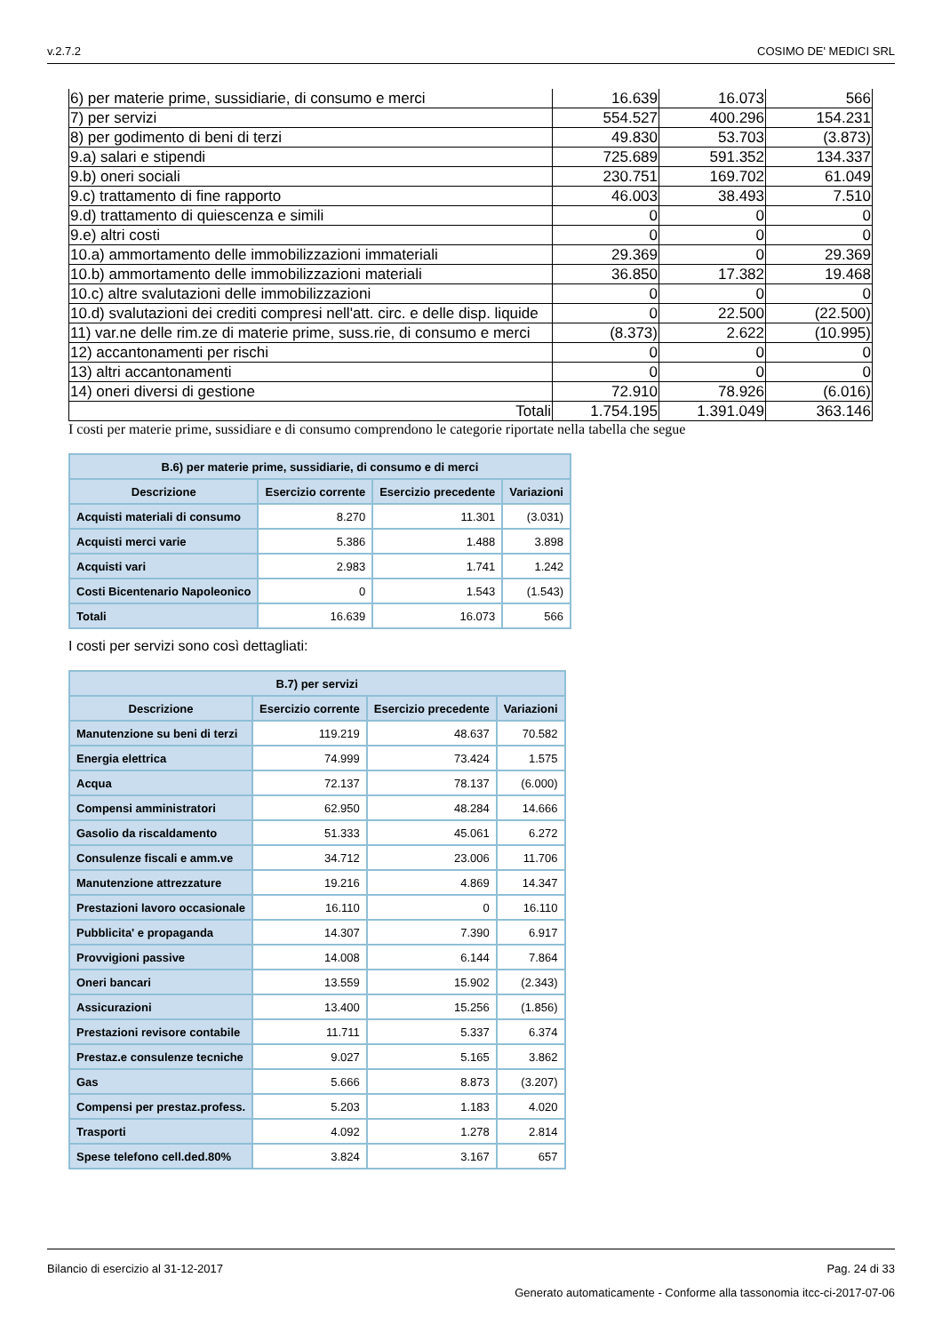v.2.7.2 COSIMO DE' MEDICI SRL
| 6) per materie prime, sussidiarie, di consumo e merci | 16.639 | 16.073 | 566 |
| 7) per servizi | 554.527 | 400.296 | 154.231 |
| 8) per godimento di beni di terzi | 49.830 | 53.703 | (3.873) |
| 9.a) salari e stipendi | 725.689 | 591.352 | 134.337 |
| 9.b) oneri sociali | 230.751 | 169.702 | 61.049 |
| 9.c) trattamento di fine rapporto | 46.003 | 38.493 | 7.510 |
| 9.d) trattamento di quiescenza e simili | 0 | 0 | 0 |
| 9.e) altri costi | 0 | 0 | 0 |
| 10.a) ammortamento delle immobilizzazioni immateriali | 29.369 | 0 | 29.369 |
| 10.b) ammortamento delle immobilizzazioni materiali | 36.850 | 17.382 | 19.468 |
| 10.c) altre svalutazioni delle immobilizzazioni | 0 | 0 | 0 |
| 10.d) svalutazioni dei crediti compresi nell'att. circ. e delle disp. liquide | 0 | 22.500 | (22.500) |
| 11) var.ne delle rim.ze di materie prime, suss.rie, di consumo e merci | (8.373) | 2.622 | (10.995) |
| 12) accantonamenti per rischi | 0 | 0 | 0 |
| 13) altri accantonamenti | 0 | 0 | 0 |
| 14) oneri diversi di gestione | 72.910 | 78.926 | (6.016) |
| Totali | 1.754.195 | 1.391.049 | 363.146 |
I costi per materie prime, sussidiare e di consumo comprendono le categorie riportate nella tabella che segue
| B.6) per materie prime, sussidiarie, di consumo e di merci | | | |
| --- | --- | --- | --- |
| Descrizione | Esercizio corrente | Esercizio precedente | Variazioni |
| Acquisti materiali di consumo | 8.270 | 11.301 | (3.031) |
| Acquisti merci varie | 5.386 | 1.488 | 3.898 |
| Acquisti vari | 2.983 | 1.741 | 1.242 |
| Costi Bicentenario Napoleonico | 0 | 1.543 | (1.543) |
| Totali | 16.639 | 16.073 | 566 |
I costi per servizi sono così dettagliati:
| B.7) per servizi | | | |
| --- | --- | --- | --- |
| Descrizione | Esercizio corrente | Esercizio precedente | Variazioni |
| Manutenzione su beni di terzi | 119.219 | 48.637 | 70.582 |
| Energia elettrica | 74.999 | 73.424 | 1.575 |
| Acqua | 72.137 | 78.137 | (6.000) |
| Compensi amministratori | 62.950 | 48.284 | 14.666 |
| Gasolio da riscaldamento | 51.333 | 45.061 | 6.272 |
| Consulenze fiscali e amm.ve | 34.712 | 23.006 | 11.706 |
| Manutenzione attrezzature | 19.216 | 4.869 | 14.347 |
| Prestazioni lavoro occasionale | 16.110 | 0 | 16.110 |
| Pubblicita' e propaganda | 14.307 | 7.390 | 6.917 |
| Provvigioni passive | 14.008 | 6.144 | 7.864 |
| Oneri bancari | 13.559 | 15.902 | (2.343) |
| Assicurazioni | 13.400 | 15.256 | (1.856) |
| Prestazioni revisore contabile | 11.711 | 5.337 | 6.374 |
| Prestaz.e consulenze tecniche | 9.027 | 5.165 | 3.862 |
| Gas | 5.666 | 8.873 | (3.207) |
| Compensi per prestaz.profess. | 5.203 | 1.183 | 4.020 |
| Trasporti | 4.092 | 1.278 | 2.814 |
| Spese telefono cell.ded.80% | 3.824 | 3.167 | 657 |
Bilancio di esercizio al 31-12-2017 Pag. 24 di 33
Generato automaticamente - Conforme alla tassonomia itcc-ci-2017-07-06